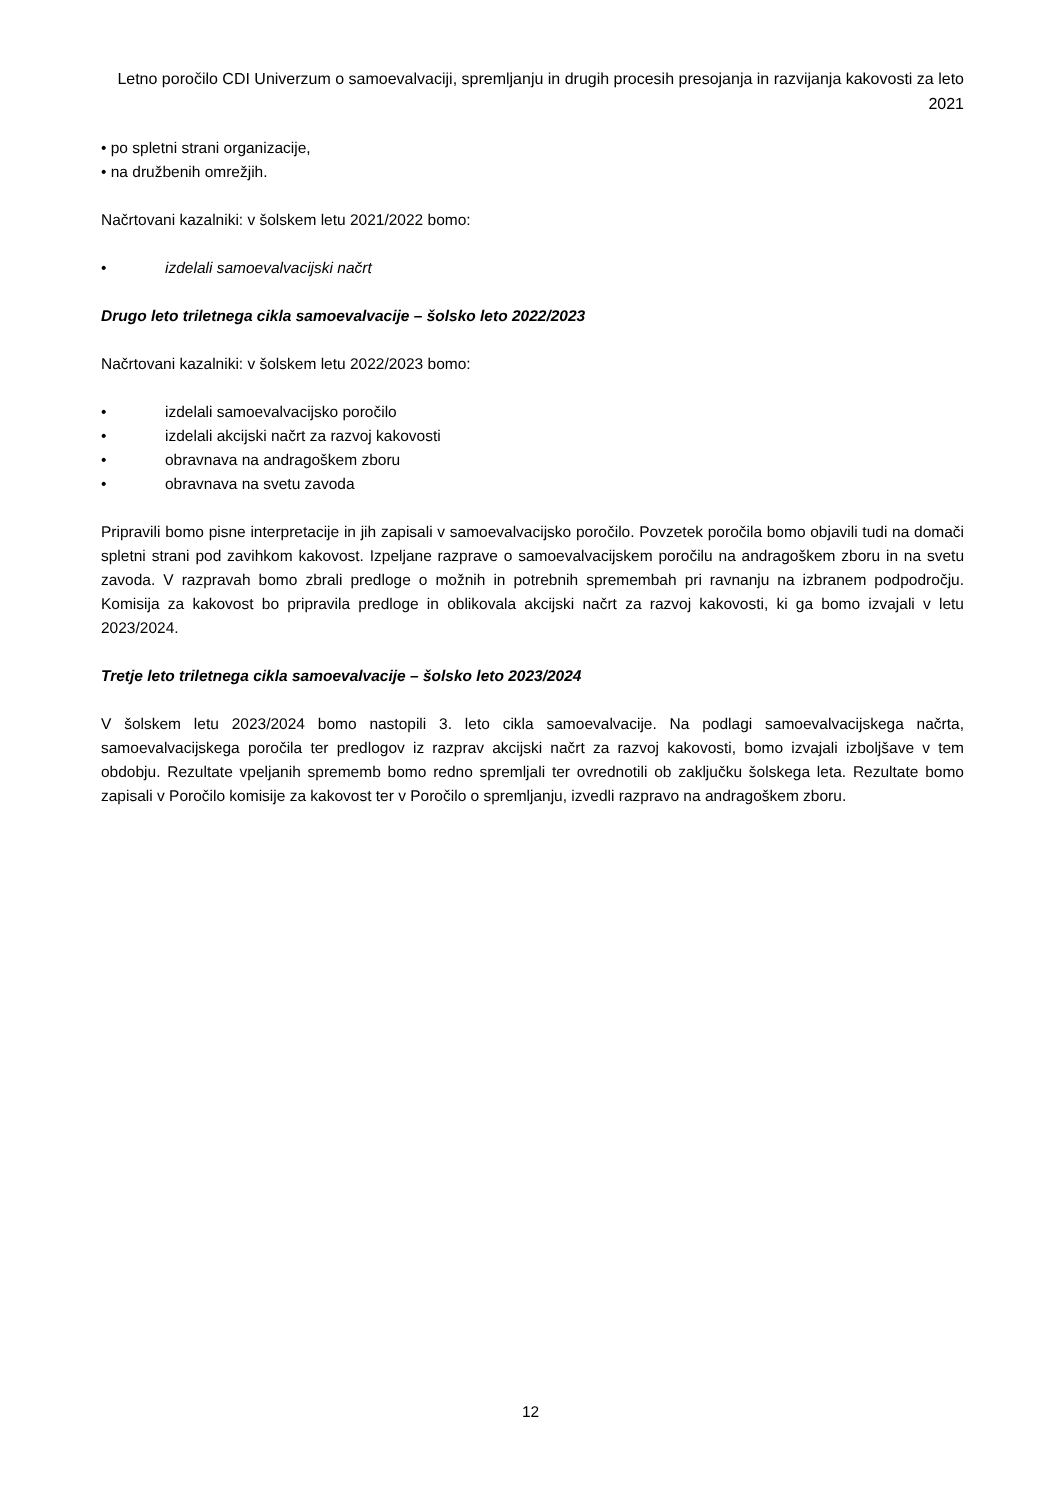Letno poročilo CDI Univerzum o samoevalvaciji, spremljanju in drugih procesih presojanja in razvijanja kakovosti za leto 2021
• po spletni strani organizacije,
• na družbenih omrežjih.
Načrtovani kazalniki: v šolskem letu 2021/2022 bomo:
• izdelali samoevalvacijski načrt
Drugo leto triletnega cikla samoevalvacije – šolsko leto 2022/2023
Načrtovani kazalniki: v šolskem letu 2022/2023 bomo:
• izdelali samoevalvacijsko poročilo
• izdelali akcijski načrt za razvoj kakovosti
• obravnava na andragoškem zboru
• obravnava na svetu zavoda
Pripravili bomo pisne interpretacije in jih zapisali v samoevalvacijsko poročilo. Povzetek poročila bomo objavili tudi na domači spletni strani pod zavihkom kakovost. Izpeljane razprave o samoevalvacijskem poročilu na andragoškem zboru in na svetu zavoda. V razpravah bomo zbrali predloge o možnih in potrebnih spremembah pri ravnanju na izbranem podpodročju. Komisija za kakovost bo pripravila predloge in oblikovala akcijski načrt za razvoj kakovosti, ki ga bomo izvajali v letu 2023/2024.
Tretje leto triletnega cikla samoevalvacije – šolsko leto 2023/2024
V šolskem letu 2023/2024 bomo nastopili 3. leto cikla samoevalvacije. Na podlagi samoevalvacijskega načrta, samoevalvacijskega poročila ter predlogov iz razprav akcijski načrt za razvoj kakovosti, bomo izvajali izboljšave v tem obdobju. Rezultate vpeljanih sprememb bomo redno spremljali ter ovrednotili ob zaključku šolskega leta. Rezultate bomo zapisali v Poročilo komisije za kakovost ter v Poročilo o spremljanju, izvedli razpravo na andragoškem zboru.
12